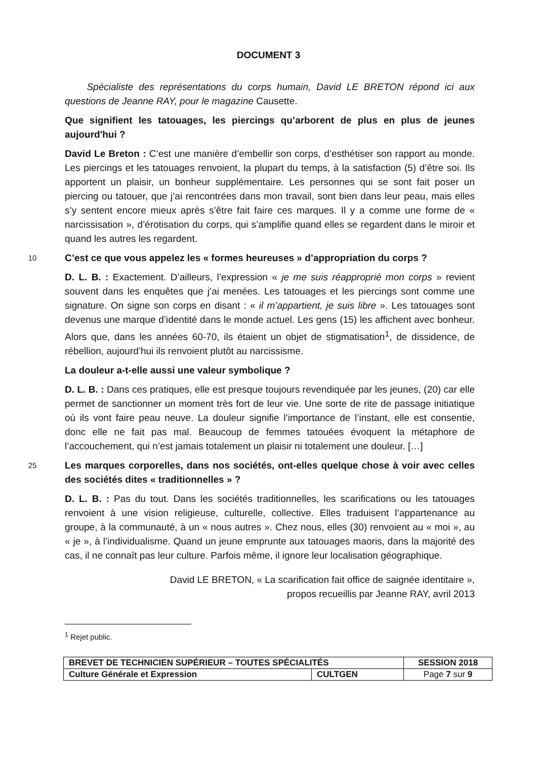DOCUMENT 3
Spécialiste des représentations du corps humain, David LE BRETON répond ici aux questions de Jeanne RAY, pour le magazine Causette.
Que signifient les tatouages, les piercings qu’arborent de plus en plus de jeunes aujourd'hui ?
David Le Breton : C’est une manière d’embellir son corps, d’esthétiser son rapport au monde. Les piercings et les tatouages renvoient, la plupart du temps, à la satisfaction (5) d’être soi. Ils apportent un plaisir, un bonheur supplémentaire. Les personnes qui se sont fait poser un piercing ou tatouer, que j’ai rencontrées dans mon travail, sont bien dans leur peau, mais elles s’y sentent encore mieux après s’être fait faire ces marques. Il y a comme une forme de « narcissisation », d’érotisation du corps, qui s’amplifie quand elles se regardent dans le miroir et quand les autres les regardent.
10
C’est ce que vous appelez les « formes heureuses » d’appropriation du corps ?
D. L. B. : Exactement. D’ailleurs, l’expression « je me suis réapproprié mon corps » revient souvent dans les enquêtes que j’ai menées. Les tatouages et les piercings sont comme une signature. On signe son corps en disant : « il m’appartient, je suis libre ». Les tatouages sont devenus une marque d’identité dans le monde actuel. Les gens (15) les affichent avec bonheur. Alors que, dans les années 60-70, ils étaient un objet de stigmatisation<sup>1</sup>, de dissidence, de rébellion, aujourd’hui ils renvoient plutôt au narcissisme.
La douleur a-t-elle aussi une valeur symbolique ?
D. L. B. : Dans ces pratiques, elle est presque toujours revendiquée par les jeunes, (20) car elle permet de sanctionner un moment très fort de leur vie. Une sorte de rite de passage initiatique où ils vont faire peau neuve. La douleur signifie l’importance de l’instant, elle est consentie, donc elle ne fait pas mal. Beaucoup de femmes tatouées évoquent la métaphore de l’accouchement, qui n’est jamais totalement un plaisir ni totalement une douleur. […]
25
Les marques corporelles, dans nos sociétés, ont-elles quelque chose à voir avec celles des sociétés dites « traditionnelles » ?
D. L. B. : Pas du tout. Dans les sociétés traditionnelles, les scarifications ou les tatouages renvoient à une vision religieuse, culturelle, collective. Elles traduisent l’appartenance au groupe, à la communauté, à un « nous autres ». Chez nous, elles (30) renvoient au « moi », au « je », à l’individualisme. Quand un jeune emprunte aux tatouages maoris, dans la majorité des cas, il ne connaît pas leur culture. Parfois même, il ignore leur localisation géographique.
David LE BRETON, « La scarification fait office de saignée identitaire »,
propos recueillis par Jeanne RAY, avril 2013
<sup>1</sup> Rejet public.
| BREVET DE TECHNICIEN SUPÉRIEUR – TOUTES SPÉCIALITÉS | | SESSION 2018 |
| Culture Générale et Expression | CULTGEN | Page 7 sur 9 |